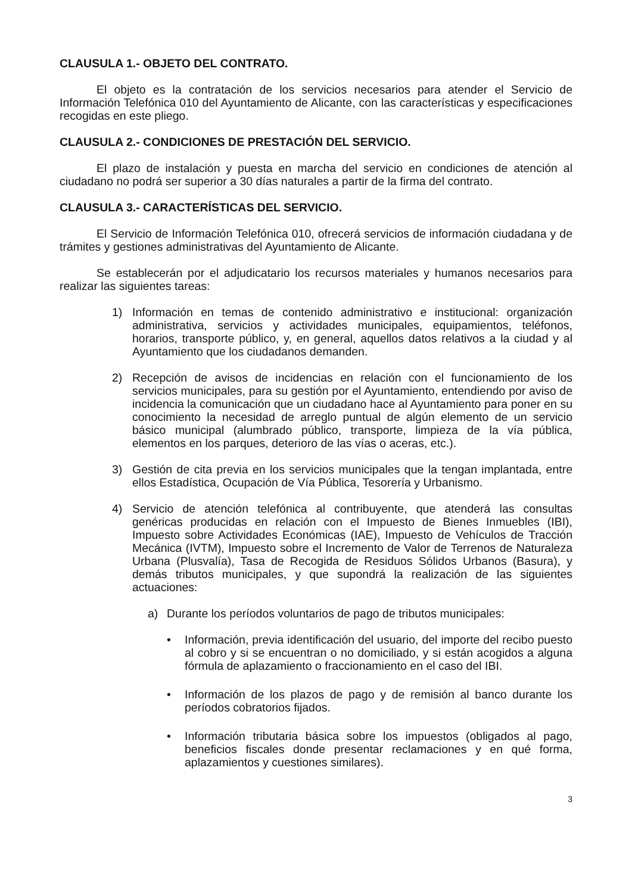CLAUSULA 1.- OBJETO DEL CONTRATO.
El objeto es la contratación de los servicios necesarios para atender el Servicio de Información Telefónica 010 del Ayuntamiento de Alicante, con las características y especificaciones recogidas en este pliego.
CLAUSULA 2.- CONDICIONES DE PRESTACIÓN DEL SERVICIO.
El plazo de instalación y puesta en marcha del servicio en condiciones de atención al ciudadano no podrá ser superior a 30 días naturales a partir de la firma del contrato.
CLAUSULA 3.- CARACTERÍSTICAS DEL SERVICIO.
El Servicio de Información Telefónica 010, ofrecerá servicios de información ciudadana y de trámites y gestiones administrativas del Ayuntamiento de Alicante.
Se establecerán por el adjudicatario los recursos materiales y humanos necesarios para realizar las siguientes tareas:
1) Información en temas de contenido administrativo e institucional: organización administrativa, servicios y actividades municipales, equipamientos, teléfonos, horarios, transporte público, y, en general, aquellos datos relativos a la ciudad y al Ayuntamiento que los ciudadanos demanden.
2) Recepción de avisos de incidencias en relación con el funcionamiento de los servicios municipales, para su gestión por el Ayuntamiento, entendiendo por aviso de incidencia la comunicación que un ciudadano hace al Ayuntamiento para poner en su conocimiento la necesidad de arreglo puntual de algún elemento de un servicio básico municipal (alumbrado público, transporte, limpieza de la vía pública, elementos en los parques, deterioro de las vías o aceras, etc.).
3) Gestión de cita previa en los servicios municipales que la tengan implantada, entre ellos Estadística, Ocupación de Vía Pública, Tesorería y Urbanismo.
4) Servicio de atención telefónica al contribuyente, que atenderá las consultas genéricas producidas en relación con el Impuesto de Bienes Inmuebles (IBI), Impuesto sobre Actividades Económicas (IAE), Impuesto de Vehículos de Tracción Mecánica (IVTM), Impuesto sobre el Incremento de Valor de Terrenos de Naturaleza Urbana (Plusvalía), Tasa de Recogida de Residuos Sólidos Urbanos (Basura), y demás tributos municipales, y que supondrá la realización de las siguientes actuaciones:
a) Durante los períodos voluntarios de pago de tributos municipales:
• Información, previa identificación del usuario, del importe del recibo puesto al cobro y si se encuentran o no domiciliado, y si están acogidos a alguna fórmula de aplazamiento o fraccionamiento en el caso del IBI.
• Información de los plazos de pago y de remisión al banco durante los períodos cobratorios fijados.
• Información tributaria básica sobre los impuestos (obligados al pago, beneficios fiscales donde presentar reclamaciones y en qué forma, aplazamientos y cuestiones similares).
3